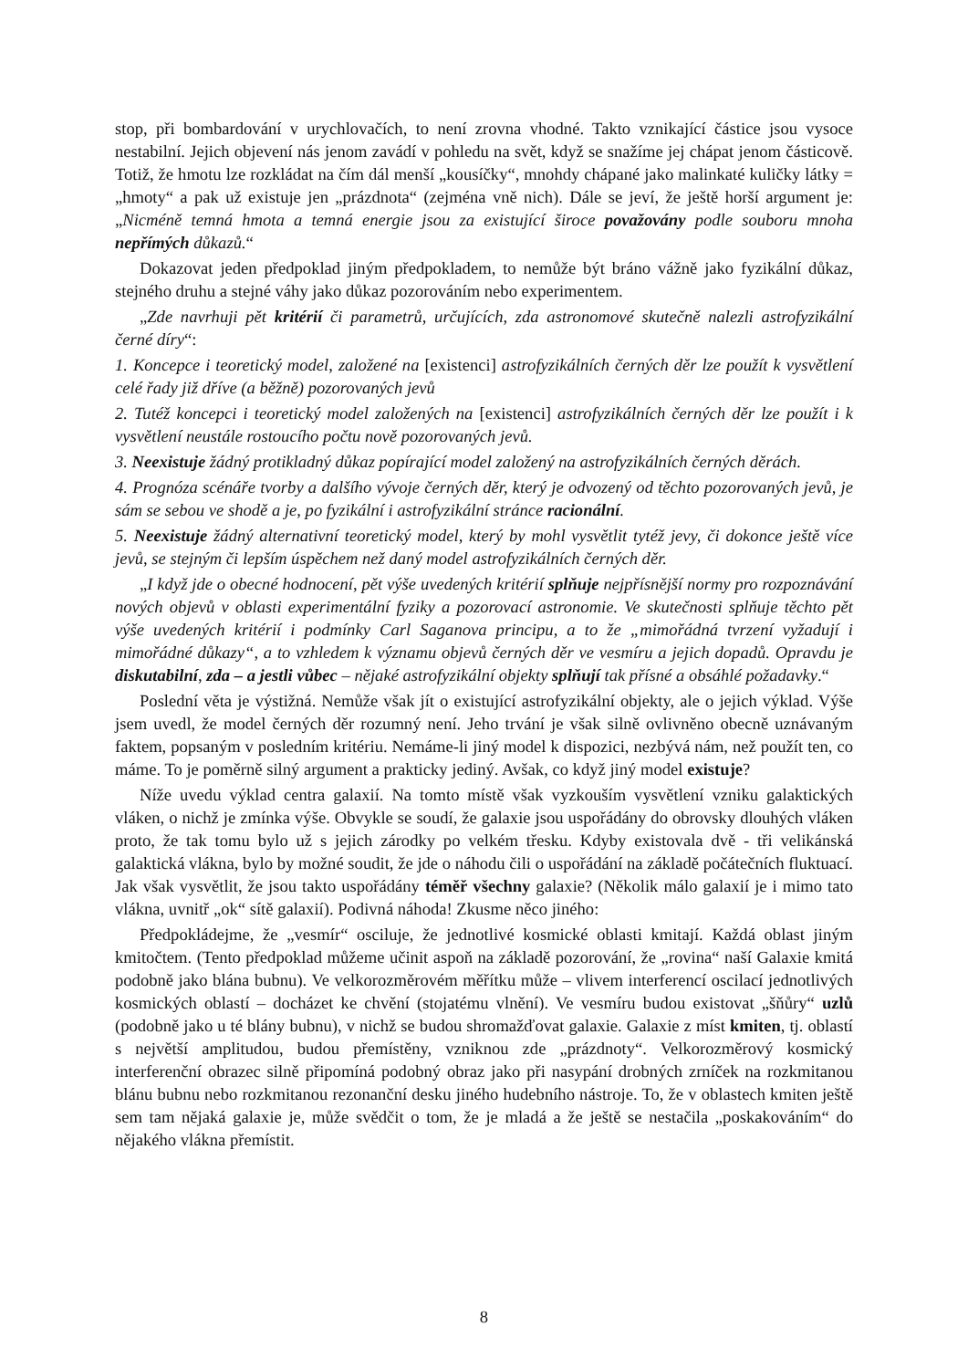stop, při bombardování v urychlovačích, to není zrovna vhodné. Takto vznikající částice jsou vysoce nestabilní. Jejich objevení nás jenom zavádí v pohledu na svět, když se snažíme jej chápat jenom částicově. Totiž, že hmotu lze rozkládat na čím dál menší „kousíčky“, mnohdy chápané jako malinkaté kuličky látky = „hmoty“ a pak už existuje jen „prázdnota“ (zejména vně nich). Dále se jeví, že ještě horší argument je: „Nicméně temná hmota a temná energie jsou za existující široce považovány podle souboru mnoha nepřímých důkazů.“
Dokazovat jeden předpoklad jiným předpokladem, to nemůže být bráno vážně jako fyzikální důkaz, stejného druhu a stejné váhy jako důkaz pozorováním nebo experimentem.
„Zde navrhuji pět kritérií či parametrů, určujících, zda astronomové skutečně nalezli astrofyzikální černé díry“:
1. Koncepce i teoretický model, založené na [existenci] astrofyzikálních černých děr lze použít k vysvětlení celé řady již dříve (a běžně) pozorovaných jevů
2. Tutéž koncepci i teoretický model založených na [existenci] astrofyzikálních černých děr lze použít i k vysvětlení neustále rostoucího počtu nově pozorovaných jevů.
3. Neexistuje žádný protikladný důkaz popírající model založený na astrofyzikálních černých děrách.
4. Prognóza scénáře tvorby a dalšího vývoje černých děr, který je odvozený od těchto pozorovaných jevů, je sám se sebou ve shodě a je, po fyzikální i astrofyzikální stránce racionální.
5. Neexistuje žádný alternativní teoretický model, který by mohl vysvětlit tytéž jevy, či dokonce ještě více jevů, se stejným či lepším úspěchem než daný model astrofyzikálních černých děr.
„I když jde o obecné hodnocení, pět výše uvedených kritérií splňuje nejpřísnější normy pro rozpoznávání nových objevů v oblasti experimentální fyziky a pozorovací astronomie. Ve skutečnosti splňuje těchto pět výše uvedených kritérií i podmínky Carl Saganova principu, a to že „mimořádná tvrzení vyžadují i mimořádné důkazy“, a to vzhledem k významu objevů černých děr ve vesmíru a jejich dopadů. Opravdu je diskutabilní, zda – a jestli vůbec – nějaké astrofyzikální objekty splňují tak přísné a obsáhlé požadavky.“
Poslední věta je výstižná. Nemůže však jít o existující astrofyzikální objekty, ale o jejich výklad. Výše jsem uvedl, že model černých děr rozumný není. Jeho trvání je však silně ovlivněno obecně uznávaným faktem, popsaným v posledním kritériu. Nemáme-li jiný model k dispozici, nezbývá nám, než použít ten, co máme. To je poměrně silný argument a prakticky jediný. Avšak, co když jiný model existuje?
Níže uvedu výklad centra galaxií. Na tomto místě však vyzkouším vysvětlení vzniku galaktických vláken, o nichž je zmínka výše. Obvykle se soudí, že galaxie jsou uspořádány do obrovsky dlouhých vláken proto, že tak tomu bylo už s jejich zárodky po velkém třesku. Kdyby existovala dvě - tři velikánská galaktická vlákna, bylo by možné soudit, že jde o náhodu čili o uspořádání na základě počátečních fluktuací. Jak však vysvětlit, že jsou takto uspořádány téměř všechny galaxie? (Několik málo galaxií je i mimo tato vlákna, uvnitř „ok“ sítě galaxií). Podivná náhoda! Zkusme něco jiného:
Předpokládejme, že „vesmír“ osciluje, že jednotlivé kosmické oblasti kmitají. Každá oblast jiným kmitočtem. (Tento předpoklad můžeme učinit aspoň na základě pozorování, že „rovina“ naší Galaxie kmitá podobně jako blána bubnu). Ve velkorozměrovém měřítku může – vlivem interferencí oscilací jednotlivých kosmických oblastí – docházet ke chvění (stojatému vlnění). Ve vesmíru budou existovat „šňůry“ uzlů (podobně jako u té blány bubnu), v nichž se budou shromažďovat galaxie. Galaxie z míst kmiten, tj. oblastí s největší amplitudou, budou přemístěny, vzniknou zde „prázdnoty“. Velkorozměrový kosmický interferenční obrazec silně připomíná podobný obraz jako při nasypání drobných zrníček na rozkmitanou blánu bubnu nebo rozkmitanou rezonanční desku jiného hudebního nástroje. To, že v oblastech kmiten ještě sem tam nějaká galaxie je, může svědčit o tom, že je mladá a že ještě se nestačila „poskakováním“ do nějakého vlákna přemístit.
8